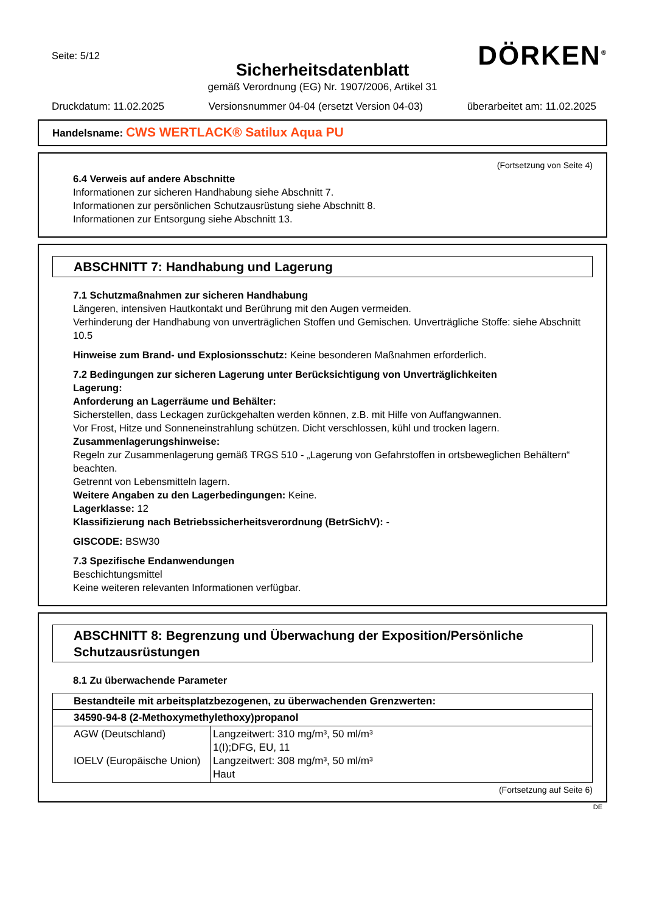Seite: 5/12
DÖRKEN<sup>®</sup>
Sicherheitsdatenblatt
gemäß Verordnung (EG) Nr. 1907/2006, Artikel 31
Druckdatum: 11.02.2025 Versionsnummer 04-04 (ersetzt Version 04-03) überarbeitet am: 11.02.2025
Handelsname: CWS WERTLACK® Satilux Aqua PU
(Fortsetzung von Seite 4)
6.4 Verweis auf andere Abschnitte
Informationen zur sicheren Handhabung siehe Abschnitt 7.
Informationen zur persönlichen Schutzausrüstung siehe Abschnitt 8.
Informationen zur Entsorgung siehe Abschnitt 13.
ABSCHNITT 7: Handhabung und Lagerung
7.1 Schutzmaßnahmen zur sicheren Handhabung
Längeren, intensiven Hautkontakt und Berührung mit den Augen vermeiden.
Verhinderung der Handhabung von unverträglichen Stoffen und Gemischen. Unverträgliche Stoffe: siehe Abschnitt 10.5
Hinweise zum Brand- und Explosionsschutz: Keine besonderen Maßnahmen erforderlich.
7.2 Bedingungen zur sicheren Lagerung unter Berücksichtigung von Unverträglichkeiten
Lagerung:
Anforderung an Lagerräume und Behälter:
Sicherstellen, dass Leckagen zurückgehalten werden können, z.B. mit Hilfe von Auffangwannen.
Vor Frost, Hitze und Sonneneinstrahlung schützen. Dicht verschlossen, kühl und trocken lagern.
Zusammenlagerungshinweise:
Regeln zur Zusammenlagerung gemäß TRGS 510 - „Lagerung von Gefahrstoffen in ortsbeweglichen Behältern“ beachten.
Getrennt von Lebensmitteln lagern.
Weitere Angaben zu den Lagerbedingungen: Keine.
Lagerklasse: 12
Klassifizierung nach Betriebssicherheitsverordnung (BetrSichV): -
GISCODE: BSW30
7.3 Spezifische Endanwendungen
Beschichtungsmittel
Keine weiteren relevanten Informationen verfügbar.
ABSCHNITT 8: Begrenzung und Überwachung der Exposition/Persönliche Schutzausrüstungen
8.1 Zu überwachende Parameter
| Bestandteile mit arbeitsplatzbezogenen, zu überwachenden Grenzwerten: | |
| 34590-94-8 (2-Methoxymethylethoxy)propanol | |
| AGW (Deutschland) IOELV (Europäische Union) | Langzeitwert: 310 mg/m³, 50 ml/m³ 1(I);DFG, EU, 11 Langzeitwert: 308 mg/m³, 50 ml/m³ Haut |
(Fortsetzung auf Seite 6)
DE